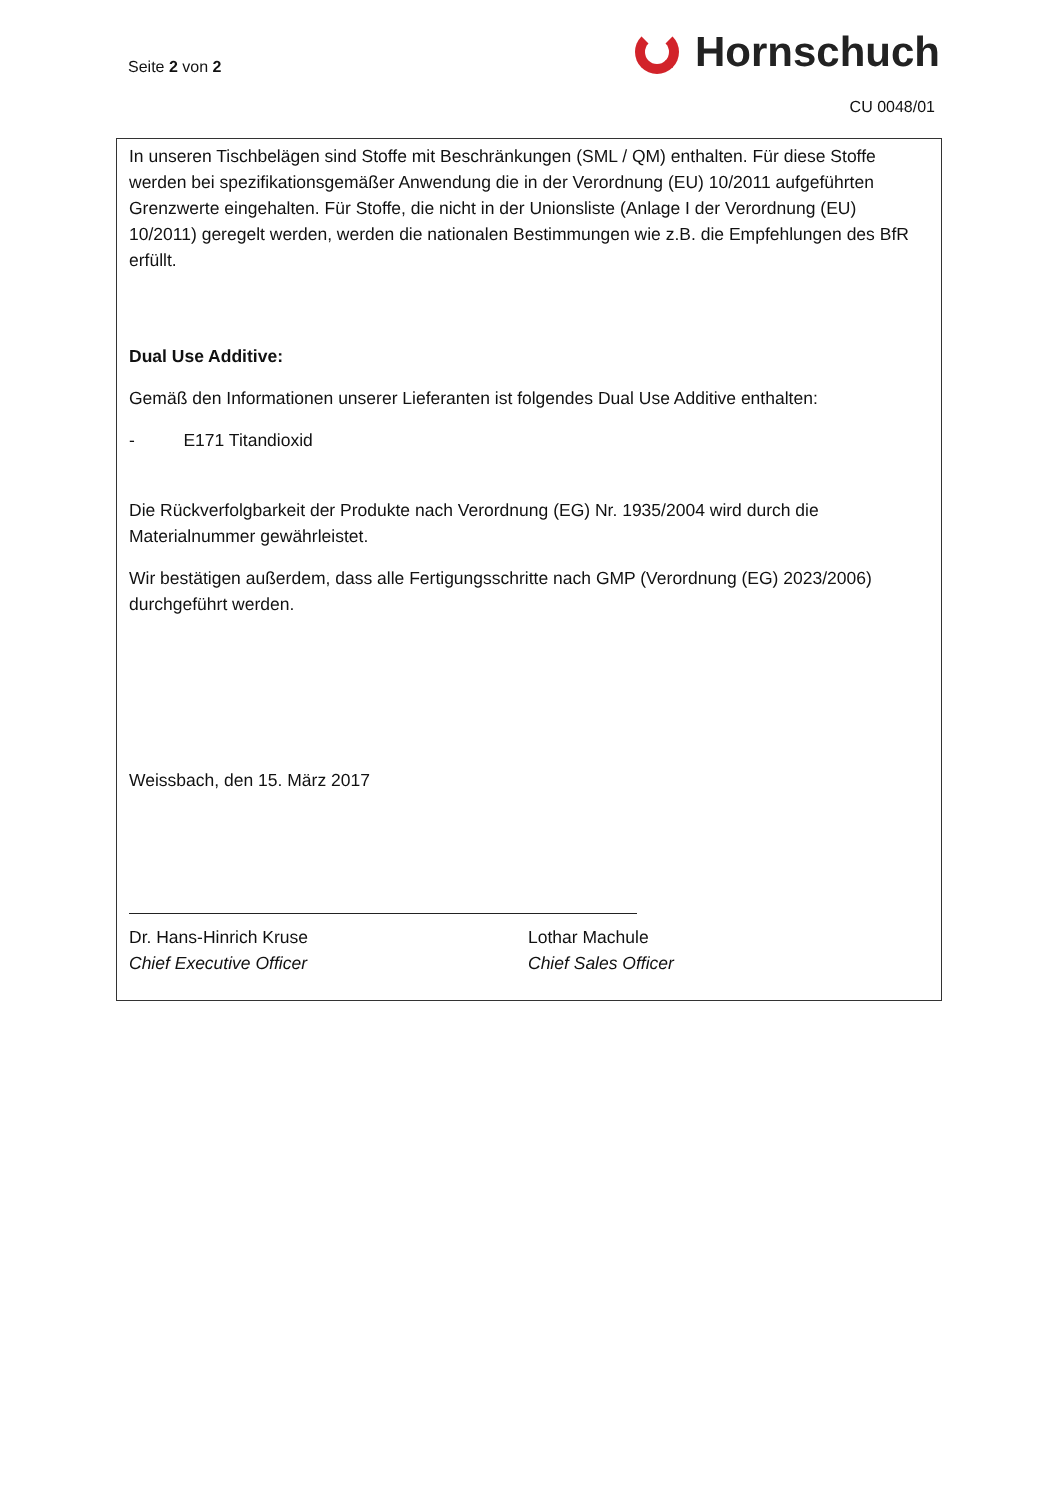Seite 2 von 2
Hornschuch
CU 0048/01
In unseren Tischbelägen sind Stoffe mit Beschränkungen (SML / QM) enthalten. Für diese Stoffe werden bei spezifikationsgemäßer Anwendung die in der Verordnung (EU) 10/2011 aufgeführten Grenzwerte eingehalten. Für Stoffe, die nicht in der Unionsliste (Anlage I der Verordnung (EU) 10/2011) geregelt werden, werden die nationalen Bestimmungen wie z.B. die Empfehlungen des BfR erfüllt.
Dual Use Additive:
Gemäß den Informationen unserer Lieferanten ist folgendes Dual Use Additive enthalten:
- E171 Titandioxid
Die Rückverfolgbarkeit der Produkte nach Verordnung (EG) Nr. 1935/2004 wird durch die Materialnummer gewährleistet.
Wir bestätigen außerdem, dass alle Fertigungsschritte nach GMP (Verordnung (EG) 2023/2006) durchgeführt werden.
Weissbach, den 15. März 2017
Dr. Hans-Hinrich Kruse
Chief Executive Officer
Lothar Machule
Chief Sales Officer